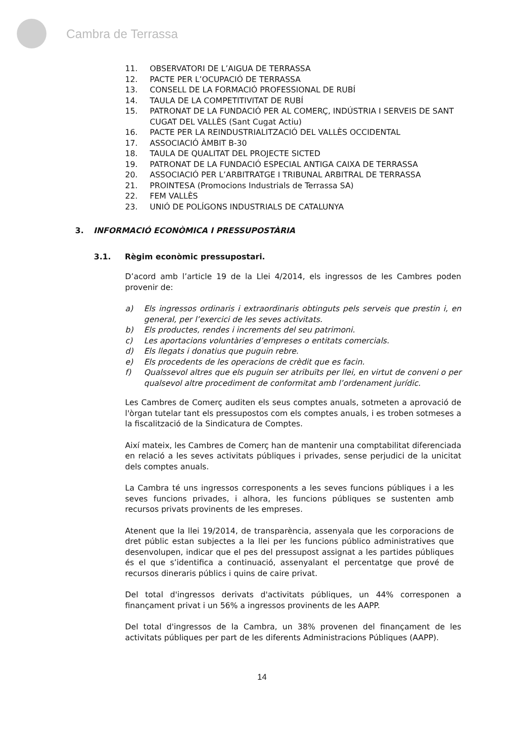Cambra de Terrassa
11. OBSERVATORI DE L’AIGUA DE TERRASSA
12. PACTE PER L’OCUPACIÓ DE TERRASSA
13. CONSELL DE LA FORMACIÓ PROFESSIONAL DE RUBÍ
14. TAULA DE LA COMPETITIVITAT DE RUBÍ
15. PATRONAT DE LA FUNDACIÓ PER AL COMERÇ, INDÚSTRIA I SERVEIS DE SANT CUGAT DEL VALLÈS (Sant Cugat Actiu)
16. PACTE PER LA REINDUSTRIALITZACIÓ DEL VALLÈS OCCIDENTAL
17. ASSOCIACIÓ ÀMBIT B-30
18. TAULA DE QUALITAT DEL PROJECTE SICTED
19. PATRONAT DE LA FUNDACIÓ ESPECIAL ANTIGA CAIXA DE TERRASSA
20. ASSOCIACIÓ PER L’ARBITRATGE I TRIBUNAL ARBITRAL DE TERRASSA
21. PROINTESA (Promocions Industrials de Terrassa SA)
22. FEM VALLÈS
23. UNIÓ DE POLÍGONS INDUSTRIALS DE CATALUNYA
3. INFORMACIÓ ECONÒMICA I PRESSUPOSTÀRIA
3.1. Règim econòmic pressupostari.
D’acord amb l’article 19 de la Llei 4/2014, els ingressos de les Cambres poden provenir de:
a) Els ingressos ordinaris i extraordinaris obtinguts pels serveis que prestin i, en general, per l’exercici de les seves activitats.
b) Els productes, rendes i increments del seu patrimoni.
c) Les aportacions voluntàries d’empreses o entitats comercials.
d) Els llegats i donatius que puguin rebre.
e) Els procedents de les operacions de crèdit que es facin.
f) Qualssevol altres que els puguin ser atribuïts per llei, en virtut de conveni o per qualsevol altre procediment de conformitat amb l’ordenament jurídic.
Les Cambres de Comerç auditen els seus comptes anuals, sotmeten a aprovació de l'òrgan tutelar tant els pressupostos com els comptes anuals, i es troben sotmeses a la fiscalització de la Sindicatura de Comptes.
Així mateix, les Cambres de Comerç han de mantenir una comptabilitat diferenciada en relació a les seves activitats públiques i privades, sense perjudici de la unicitat dels comptes anuals.
La Cambra té uns ingressos corresponents a les seves funcions públiques i a les seves funcions privades, i alhora, les funcions públiques se sustenten amb recursos privats provinents de les empreses.
Atenent que la llei 19/2014, de transparència, assenyala que les corporacions de dret públic estan subjectes a la llei per les funcions público administratives que desenvolupen, indicar que el pes del pressupost assignat a les partides públiques és el que s’identifica a continuació, assenyalant el percentatge que prové de recursos dineraris públics i quins de caire privat.
Del total d'ingressos derivats d'activitats públiques, un 44% corresponen a finançament privat i un 56% a ingressos provinents de les AAPP.
Del total d'ingressos de la Cambra, un 38% provenen del finançament de les activitats públiques per part de les diferents Administracions Públiques (AAPP).
14